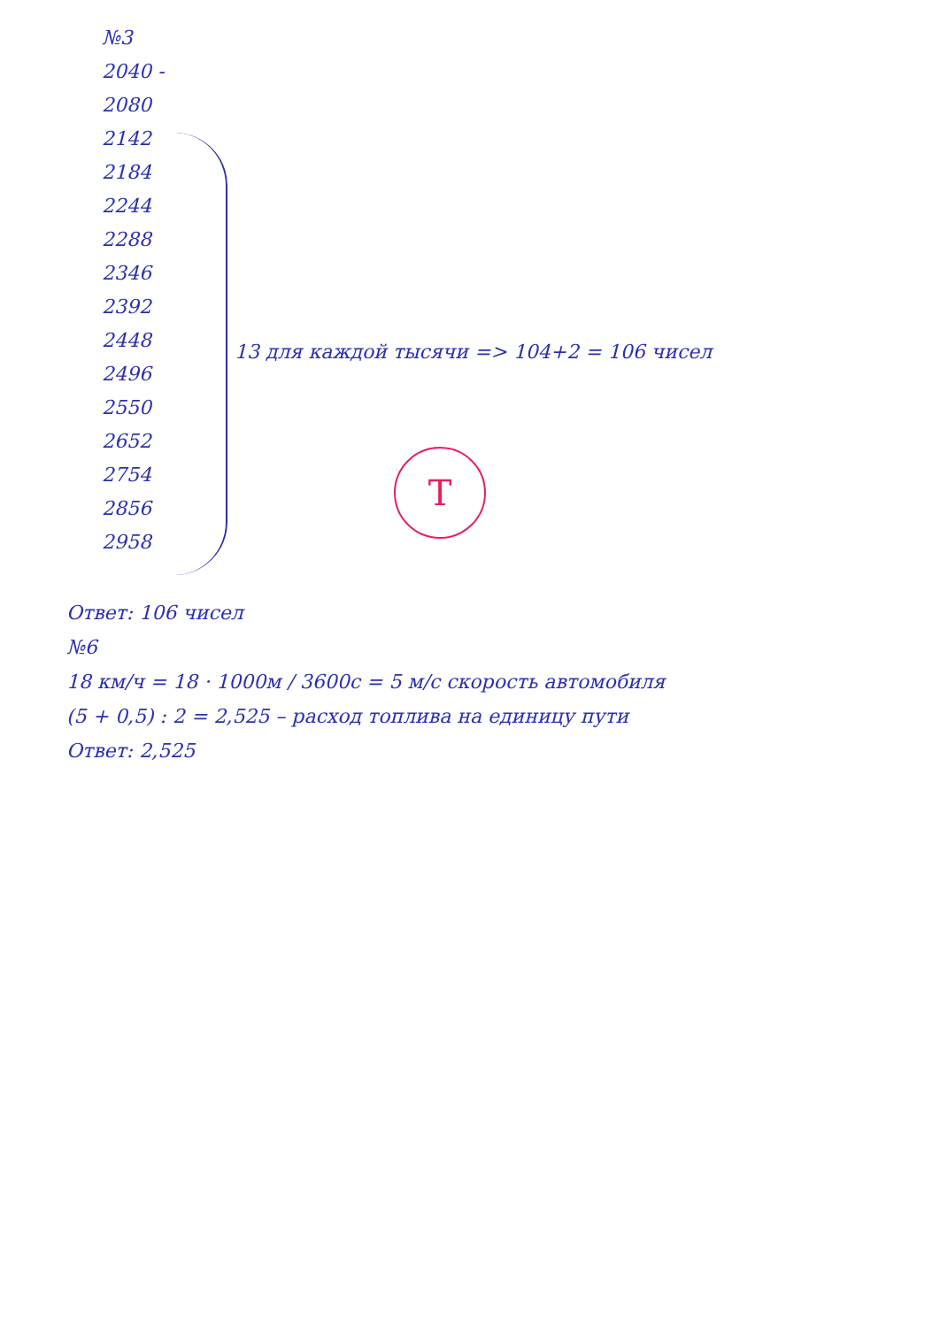№3
2040 -
2080
2142
2184
2244
2288
2346
2392
2448
2496
2550
2652
2754
2856
2958
13 для каждой тысячи => 104+2 = 106 чисел
Т
Ответ: 106 чисел
№6
18 км/ч = 18 · 1000м / 3600с = 5 м/с скорость автомобиля
(5 + 0,5) : 2 = 2,525 – расход топлива на единицу пути
Ответ: 2,525